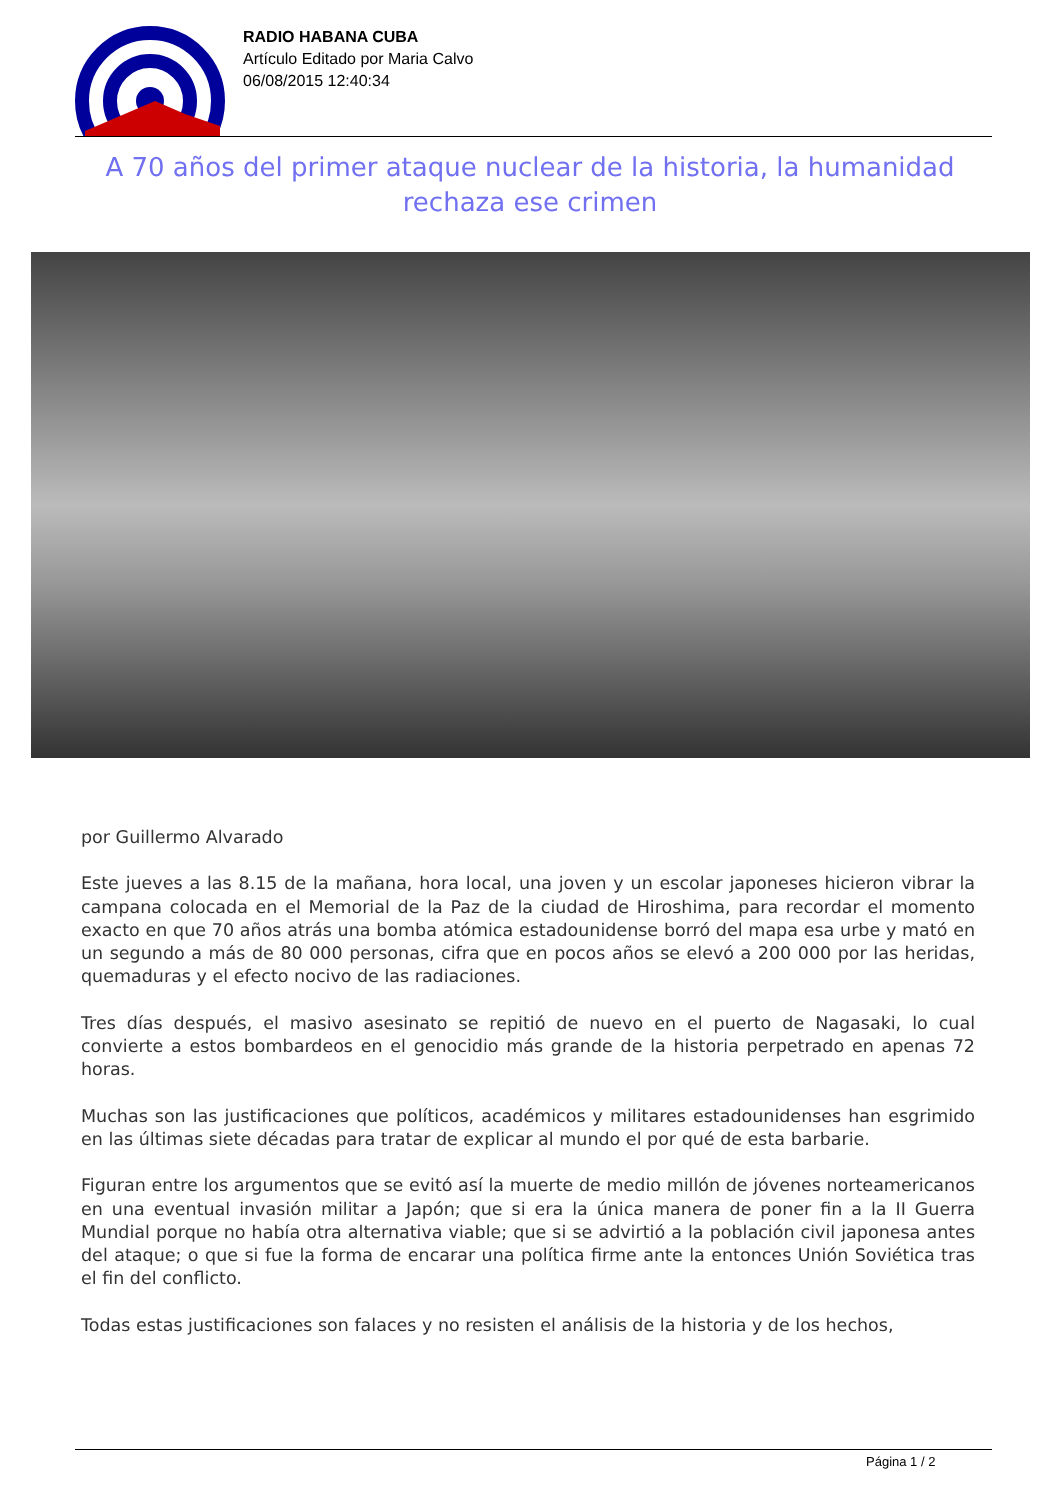RADIO HABANA CUBA
Artículo Editado por Maria Calvo
06/08/2015 12:40:34
A 70 años del primer ataque nuclear de la historia, la humanidad rechaza ese crimen
por Guillermo Alvarado
Este jueves a las 8.15 de la mañana, hora local, una joven y un escolar japoneses hicieron vibrar la campana colocada en el Memorial de la Paz de la ciudad de Hiroshima, para recordar el momento exacto en que 70 años atrás una bomba atómica estadounidense borró del mapa esa urbe y mató en un segundo a más de 80 000 personas, cifra que en pocos años se elevó a 200 000 por las heridas, quemaduras y el efecto nocivo de las radiaciones.
Tres días después, el masivo asesinato se repitió de nuevo en el puerto de Nagasaki, lo cual convierte a estos bombardeos en el genocidio más grande de la historia perpetrado en apenas 72 horas.
Muchas son las justificaciones que políticos, académicos y militares estadounidenses han esgrimido en las últimas siete décadas para tratar de explicar al mundo el por qué de esta barbarie.
Figuran entre los argumentos que se evitó así la muerte de medio millón de jóvenes norteamericanos en una eventual invasión militar a Japón; que si era la única manera de poner fin a la II Guerra Mundial porque no había otra alternativa viable; que si se advirtió a la población civil japonesa antes del ataque; o que si fue la forma de encarar una política firme ante la entonces Unión Soviética tras el fin del conflicto.
Todas estas justificaciones son falaces y no resisten el análisis de la historia y de los hechos,
Página 1 / 2